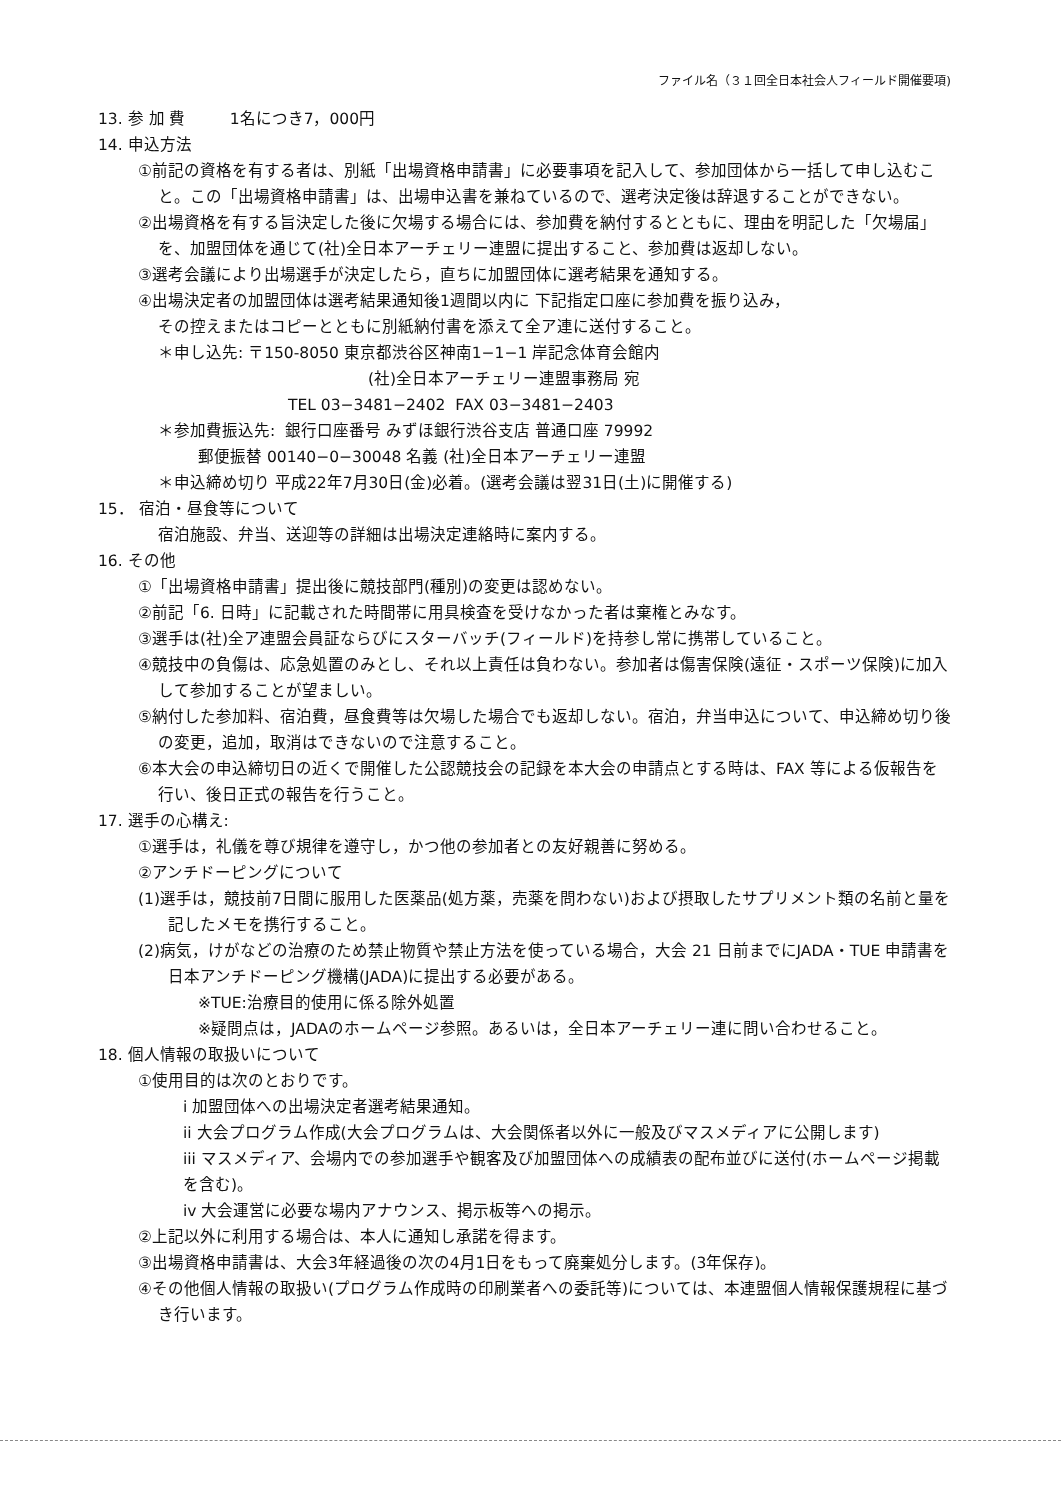ファイル名（３１回全日本社会人フィールド開催要項)
13. 参 加 費 1名につき7，000円
14. 申込方法
①前記の資格を有する者は、別紙「出場資格申請書」に必要事項を記入して、参加団体から一括して申し込むこと。この「出場資格申請書」は、出場申込書を兼ねているので、選考決定後は辞退することができない。
②出場資格を有する旨決定した後に欠場する場合には、参加費を納付するとともに、理由を明記した「欠場届」を、加盟団体を通じて(社)全日本アーチェリー連盟に提出すること、参加費は返却しない。
③選考会議により出場選手が決定したら，直ちに加盟団体に選考結果を通知する。
④出場決定者の加盟団体は選考結果通知後1週間以内に 下記指定口座に参加費を振り込み，
その控えまたはコピーとともに別紙納付書を添えて全ア連に送付すること。
＊申し込先: 〒150-8050 東京都渋谷区神南1−1−1 岸記念体育会館内
(社)全日本アーチェリー連盟事務局 宛
TEL 03−3481−2402 FAX 03−3481−2403
＊参加費振込先: 銀行口座番号 みずほ銀行渋谷支店 普通口座 79992
郵便振替 00140−0−30048 名義 (社)全日本アーチェリー連盟
＊申込締め切り 平成22年7月30日(金)必着。(選考会議は翌31日(土)に開催する)
15． 宿泊・昼食等について
宿泊施設、弁当、送迎等の詳細は出場決定連絡時に案内する。
16. その他
①「出場資格申請書」提出後に競技部門(種別)の変更は認めない。
②前記「6. 日時」に記載された時間帯に用具検査を受けなかった者は棄権とみなす。
③選手は(社)全ア連盟会員証ならびにスターバッチ(フィールド)を持参し常に携帯していること。
④競技中の負傷は、応急処置のみとし、それ以上責任は負わない。参加者は傷害保険(遠征・スポーツ保険)に加入して参加することが望ましい。
⑤納付した参加料、宿泊費，昼食費等は欠場した場合でも返却しない。宿泊，弁当申込について、申込締め切り後の変更，追加，取消はできないので注意すること。
⑥本大会の申込締切日の近くで開催した公認競技会の記録を本大会の申請点とする時は、FAX 等による仮報告を行い、後日正式の報告を行うこと。
17. 選手の心構え:
①選手は，礼儀を尊び規律を遵守し，かつ他の参加者との友好親善に努める。
②アンチドーピングについて
(1)選手は，競技前7日間に服用した医薬品(処方薬，売薬を問わない)および摂取したサプリメント類の名前と量を記したメモを携行すること。
(2)病気，けがなどの治療のため禁止物質や禁止方法を使っている場合，大会 21 日前までにJADA・TUE 申請書を日本アンチドーピング機構(JADA)に提出する必要がある。
※TUE:治療目的使用に係る除外処置
※疑問点は，JADAのホームページ参照。あるいは，全日本アーチェリー連に問い合わせること。
18. 個人情報の取扱いについて
①使用目的は次のとおりです。
i 加盟団体への出場決定者選考結果通知。
ii 大会プログラム作成(大会プログラムは、大会関係者以外に一般及びマスメディアに公開します)
iii マスメディア、会場内での参加選手や観客及び加盟団体への成績表の配布並びに送付(ホームページ掲載を含む)。
iv 大会運営に必要な場内アナウンス、掲示板等への掲示。
②上記以外に利用する場合は、本人に通知し承諾を得ます。
③出場資格申請書は、大会3年経過後の次の4月1日をもって廃棄処分します。(3年保存)。
④その他個人情報の取扱い(プログラム作成時の印刷業者への委託等)については、本連盟個人情報保護規程に基づき行います。